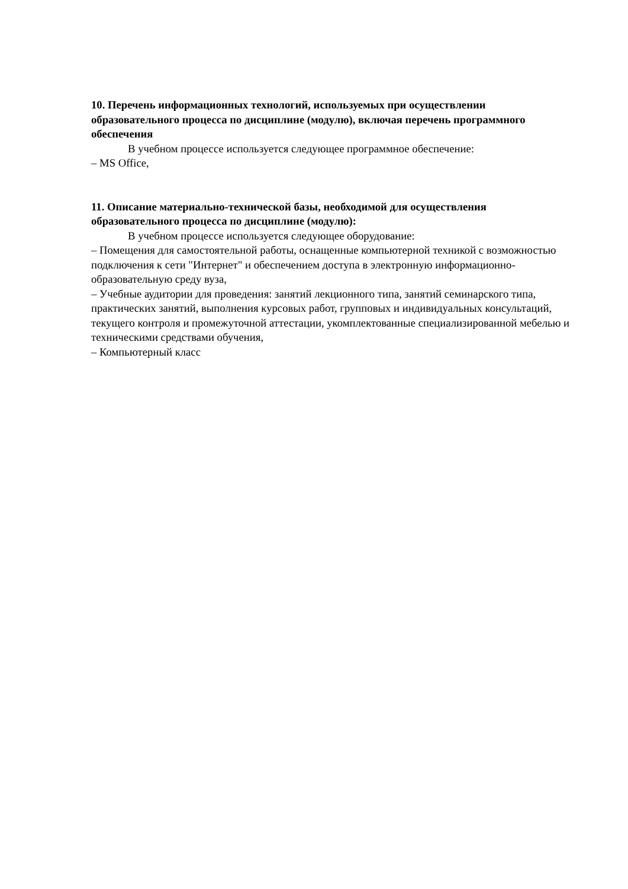10. Перечень информационных технологий, используемых при осуществлении образовательного процесса по дисциплине (модулю), включая перечень программного обеспечения
В учебном процессе используется следующее программное обеспечение:
– MS Office,
11. Описание материально-технической базы, необходимой для осуществления образовательного процесса по дисциплине (модулю):
В учебном процессе используется следующее оборудование:
– Помещения для самостоятельной работы, оснащенные компьютерной техникой с возможностью подключения к сети "Интернет" и обеспечением доступа в электронную информационно-образовательную среду вуза,
– Учебные аудитории для проведения: занятий лекционного типа, занятий семинарского типа, практических занятий, выполнения курсовых работ, групповых и индивидуальных консультаций, текущего контроля и промежуточной аттестации, укомплектованные специализированной мебелью и техническими средствами обучения,
– Компьютерный класс